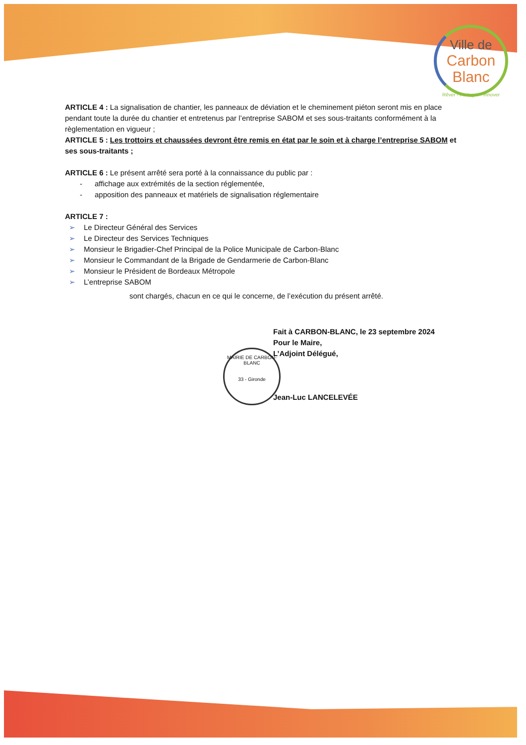Ville de
Carbon
Blanc
Rêver - Partager - Innover
ARTICLE 4 : La signalisation de chantier, les panneaux de déviation et le cheminement piéton seront mis en place pendant toute la durée du chantier et entretenus par l’entreprise SABOM et ses sous-traitants conformément à la règlementation en vigueur ;
ARTICLE 5 : Les trottoirs et chaussées devront être remis en état par le soin et à charge l’entreprise SABOM et ses sous-traitants ;
ARTICLE 6 : Le présent arrêté sera porté à la connaissance du public par :
- affichage aux extrémités de la section réglementée,
- apposition des panneaux et matériels de signalisation réglementaire
ARTICLE 7 :
➢ Le Directeur Général des Services
➢ Le Directeur des Services Techniques
➢ Monsieur le Brigadier-Chef Principal de la Police Municipale de Carbon-Blanc
➢ Monsieur le Commandant de la Brigade de Gendarmerie de Carbon-Blanc
➢ Monsieur le Président de Bordeaux Métropole
➢ L’entreprise SABOM
sont chargés, chacun en ce qui le concerne, de l’exécution du présent arrêté.
Fait à CARBON-BLANC, le 23 septembre 2024
Pour le Maire,
L’Adjoint Délégué,
Jean-Luc LANCELEVÉE
MAIRIE DE CARBON-BLANC
33 - Gironde